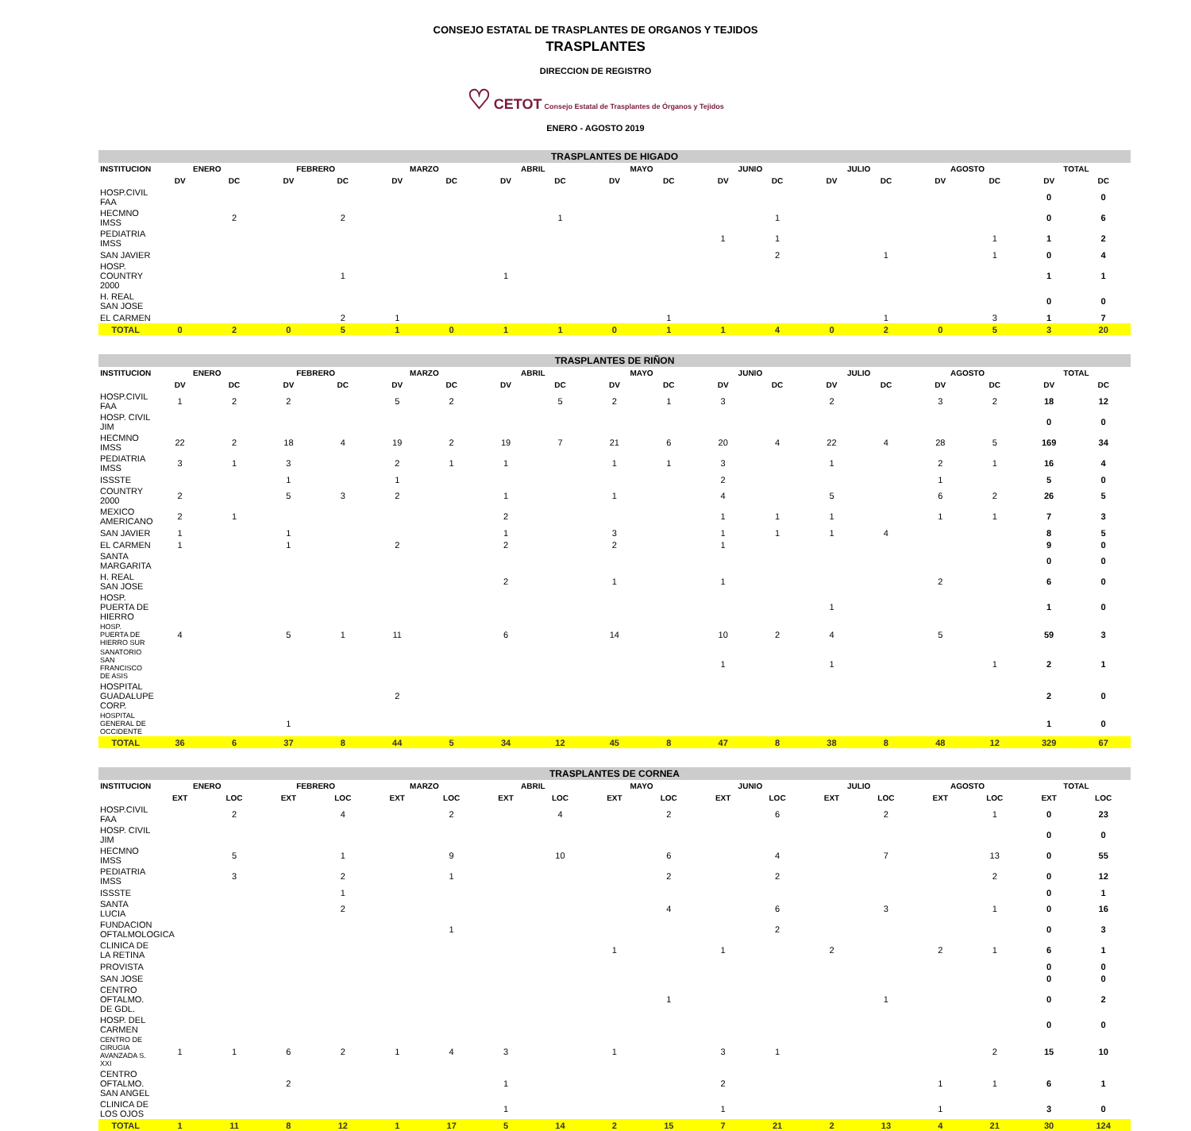CONSEJO ESTATAL DE TRASPLANTES DE ORGANOS Y TEJIDOS
TRASPLANTES
DIRECCION DE REGISTRO
♡ CETOT Consejo Estatal de Trasplantes de Órganos y Tejidos
ENERO - AGOSTO 2019
| TRASPLANTES DE HIGADO | | | | | | | | | | | | | | | | | | |
| INSTITUCION | ENERO | | FEBRERO | | MARZO | | ABRIL | | MAYO | | JUNIO | | JULIO | | AGOSTO | | TOTAL | |
| | DV | DC | DV | DC | DV | DC | DV | DC | DV | DC | DV | DC | DV | DC | DV | DC | DV | DC |
| HOSP.CIVIL FAA | | | | | | | | | | | | | | | | | 0 | 0 |
| HECMNO IMSS | | 2 | | 2 | | | | 1 | | | | 1 | | | | | 0 | 6 |
| PEDIATRIA IMSS | | | | | | | | | | | 1 | 1 | | | | 1 | 1 | 2 |
| SAN JAVIER | | | | | | | | | | | | 2 | | 1 | | 1 | 0 | 4 |
| HOSP. COUNTRY 2000 | | | | 1 | | | 1 | | | | | | | | | | 1 | 1 |
| H. REAL SAN JOSE | | | | | | | | | | | | | | | | | 0 | 0 |
| EL CARMEN | | | | 2 | 1 | | | | | 1 | | | | 1 | | 3 | 1 | 7 |
| TOTAL | 0 | 2 | 0 | 5 | 1 | 0 | 1 | 1 | 0 | 1 | 1 | 4 | 0 | 2 | 0 | 5 | 3 | 20 |
| TRASPLANTES DE RIÑON | | | | | | | | | | | | | | | | | | |
| INSTITUCION | ENERO | | FEBRERO | | MARZO | | ABRIL | | MAYO | | JUNIO | | JULIO | | AGOSTO | | TOTAL | |
| | DV | DC | DV | DC | DV | DC | DV | DC | DV | DC | DV | DC | DV | DC | DV | DC | DV | DC |
| HOSP.CIVIL FAA | 1 | 2 | 2 | | 5 | 2 | | 5 | 2 | 1 | 3 | | 2 | | 3 | 2 | 18 | 12 |
| HOSP. CIVIL JIM | | | | | | | | | | | | | | | | | 0 | 0 |
| HECMNO IMSS | 22 | 2 | 18 | 4 | 19 | 2 | 19 | 7 | 21 | 6 | 20 | 4 | 22 | 4 | 28 | 5 | 169 | 34 |
| PEDIATRIA IMSS | 3 | 1 | 3 | | 2 | 1 | 1 | | 1 | 1 | 3 | | 1 | | 2 | 1 | 16 | 4 |
| ISSSTE | | | 1 | | 1 | | | | | | 2 | | | | 1 | | 5 | 0 |
| COUNTRY 2000 | 2 | | 5 | 3 | 2 | | 1 | | 1 | | 4 | | 5 | | 6 | 2 | 26 | 5 |
| MEXICO AMERICANO | 2 | 1 | | | | | 2 | | | | 1 | 1 | 1 | | 1 | 1 | 7 | 3 |
| SAN JAVIER | 1 | | 1 | | | | 1 | | 3 | | 1 | 1 | 1 | 4 | | | 8 | 5 |
| EL CARMEN | 1 | | 1 | | 2 | | 2 | | 2 | | 1 | | | | | | 9 | 0 |
| SANTA MARGARITA | | | | | | | | | | | | | | | | | 0 | 0 |
| H. REAL SAN JOSE | | | | | | | 2 | | 1 | | 1 | | | | 2 | | 6 | 0 |
| HOSP. PUERTA DE HIERRO | | | | | | | | | | | | | 1 | | | | 1 | 0 |
| HOSP. PUERTA DE HIERRO SUR | 4 | | 5 | 1 | 11 | | 6 | | 14 | | 10 | 2 | 4 | | 5 | | 59 | 3 |
| SANATORIO SAN FRANCISCO DE ASIS | | | | | | | | | | | 1 | | 1 | | | 1 | 2 | 1 |
| HOSPITAL GUADALUPE CORP. | | | | | 2 | | | | | | | | | | | | 2 | 0 |
| HOSPITAL GENERAL DE OCCIDENTE | | | 1 | | | | | | | | | | | | | | 1 | 0 |
| TOTAL | 36 | 6 | 37 | 8 | 44 | 5 | 34 | 12 | 45 | 8 | 47 | 8 | 38 | 8 | 48 | 12 | 329 | 67 |
| TRASPLANTES DE CORNEA | | | | | | | | | | | | | | | | | | |
| INSTITUCION | ENERO | | FEBRERO | | MARZO | | ABRIL | | MAYO | | JUNIO | | JULIO | | AGOSTO | | TOTAL | |
| | EXT | LOC | EXT | LOC | EXT | LOC | EXT | LOC | EXT | LOC | EXT | LOC | EXT | LOC | EXT | LOC | EXT | LOC |
| HOSP.CIVIL FAA | | 2 | | 4 | | 2 | | 4 | | 2 | | 6 | | 2 | | 1 | 0 | 23 |
| HOSP. CIVIL JIM | | | | | | | | | | | | | | | | | 0 | 0 |
| HECMNO IMSS | | 5 | | 1 | | 9 | | 10 | | 6 | | 4 | | 7 | | 13 | 0 | 55 |
| PEDIATRIA IMSS | | 3 | | 2 | | 1 | | | | 2 | | 2 | | | | 2 | 0 | 12 |
| ISSSTE | | | | 1 | | | | | | | | | | | | | 0 | 1 |
| SANTA LUCIA | | | | 2 | | | | | | 4 | | 6 | | 3 | | 1 | 0 | 16 |
| FUNDACION OFTALMOLOGICA | | | | | | 1 | | | | | | 2 | | | | | 0 | 3 |
| CLINICA DE LA RETINA | | | | | | | | | 1 | | 1 | | 2 | | 2 | 1 | 6 | 1 |
| PROVISTA | | | | | | | | | | | | | | | | | 0 | 0 |
| SAN JOSE | | | | | | | | | | | | | | | | | 0 | 0 |
| CENTRO OFTALMO. DE GDL. | | | | | | | | | | 1 | | | | 1 | | | 0 | 2 |
| HOSP. DEL CARMEN | | | | | | | | | | | | | | | | | 0 | 0 |
| CENTRO DE CIRUGIA AVANZADA S. XXI | 1 | 1 | 6 | 2 | 1 | 4 | 3 | | 1 | | 3 | 1 | | | | 2 | 15 | 10 |
| CENTRO OFTALMO. SAN ANGEL | | | 2 | | | | 1 | | | | 2 | | | | 1 | 1 | 6 | 1 |
| CLINICA DE LOS OJOS | | | | | | | 1 | | | | 1 | | | | 1 | | 3 | 0 |
| TOTAL | 1 | 11 | 8 | 12 | 1 | 17 | 5 | 14 | 2 | 15 | 7 | 21 | 2 | 13 | 4 | 21 | 30 | 124 |